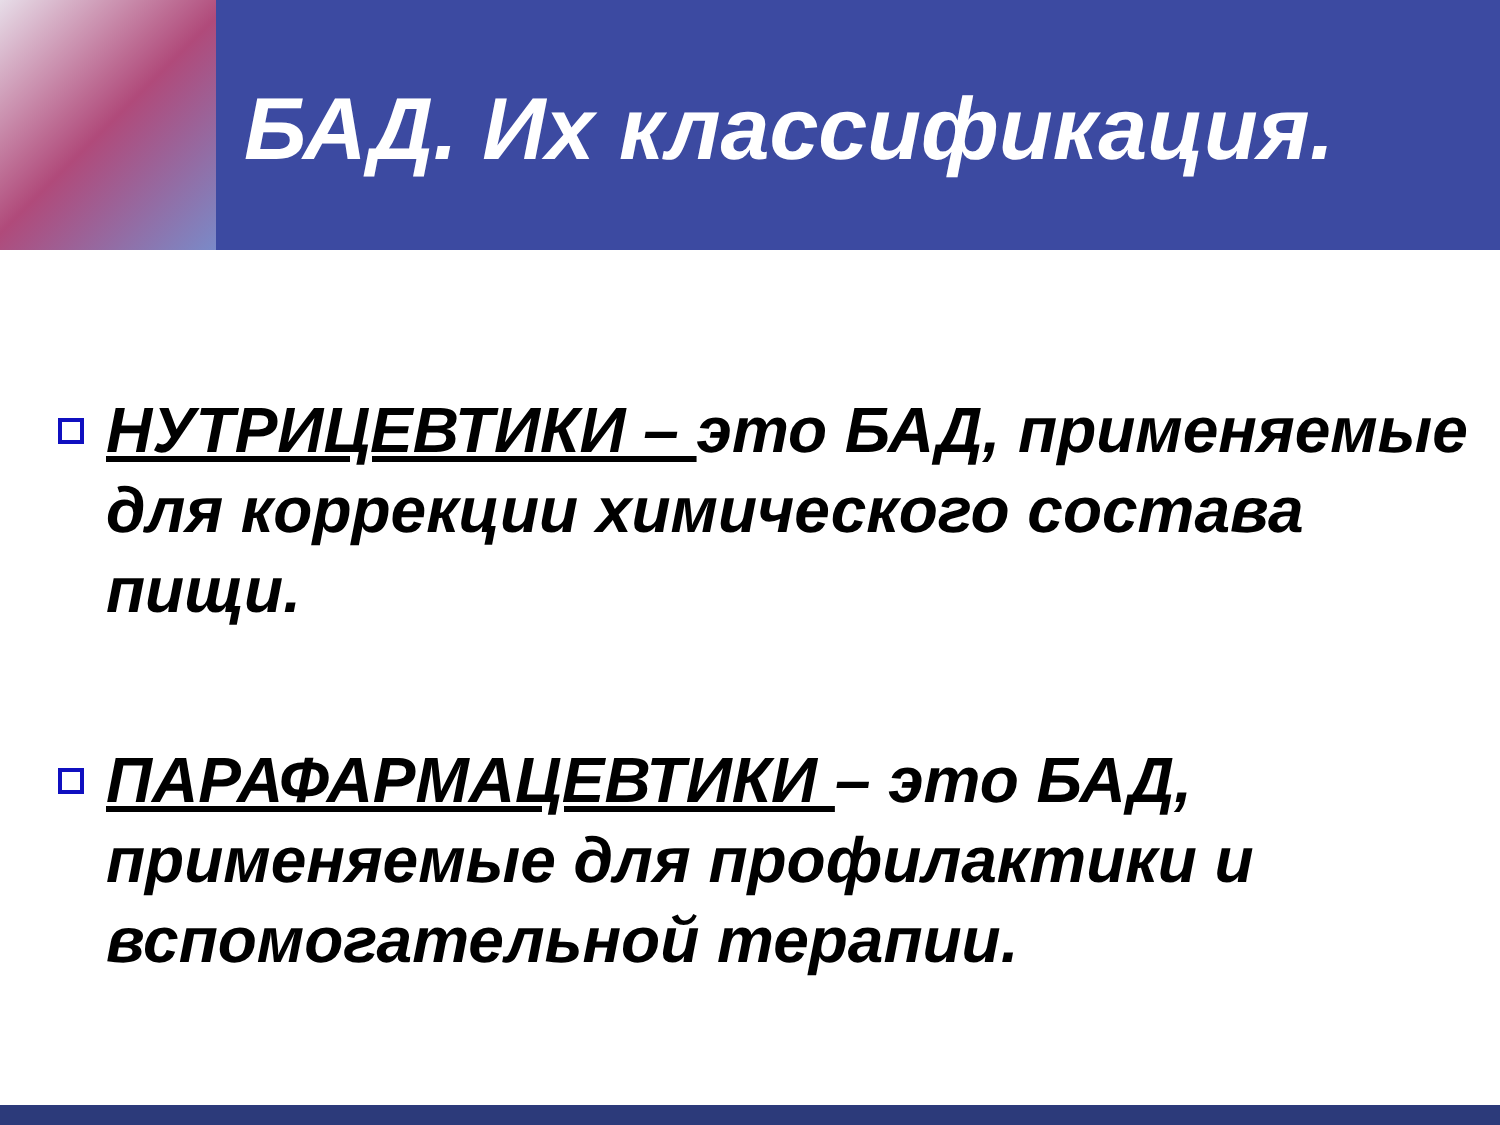БАД. Их классификация.
НУТРИЦЕВТИКИ – это БАД, применяемые для коррекции химического состава пищи.
ПАРАФАРМАЦЕВТИКИ – это БАД, применяемые для профилактики и вспомогательной терапии.